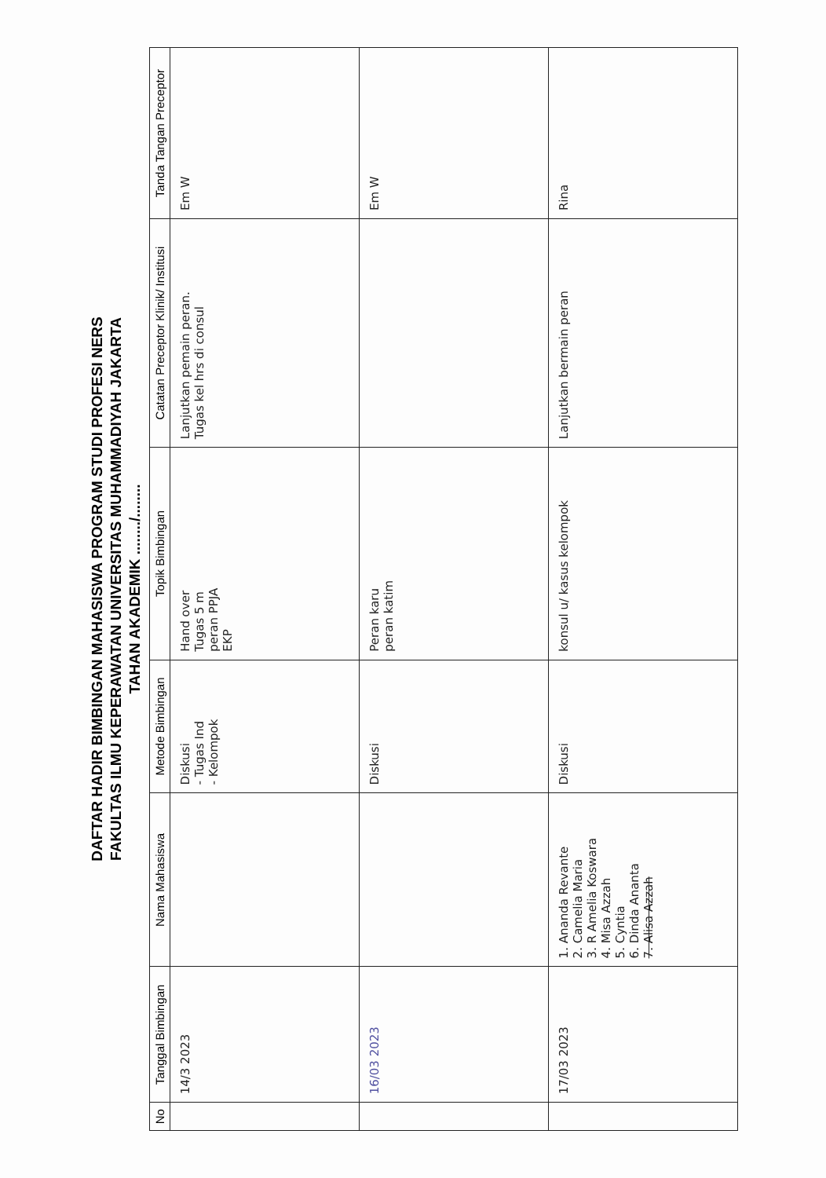DAFTAR HADIR BIMBINGAN MAHASISWA PROGRAM STUDI PROFESI NERS
FAKULTAS ILMU KEPERAWATAN UNIVERSITAS MUHAMMADIYAH JAKARTA
TAHAN AKADEMIK ......../........
| No | Tanggal Bimbingan | Nama Mahasiswa | Metode Bimbingan | Topik Bimbingan | Catatan Preceptor Klinik/ Institusi | Tanda Tangan Preceptor |
| --- | --- | --- | --- | --- | --- | --- |
| | 14/3 2023 | | Diskusi - Tugas Ind - Kelompok | Hand over Tugas 5 m peran PPJA EKP | Lanjutkan pemain peran. Tugas kel hrs di consul | Em W |
| | 16/03 2023 | | Diskusi | Peran karu peran katim | | Em W |
| | 17/03 2023 | 1. Ananda Revante 2. Camelia Maria 3. R Amelia Koswara 4. Misa Azzah 5. Cyntia 6. Dinda Ananta 7. Alisa Azzah | Diskusi | konsul u/ kasus kelompok | Lanjutkan bermain peran | Rina |